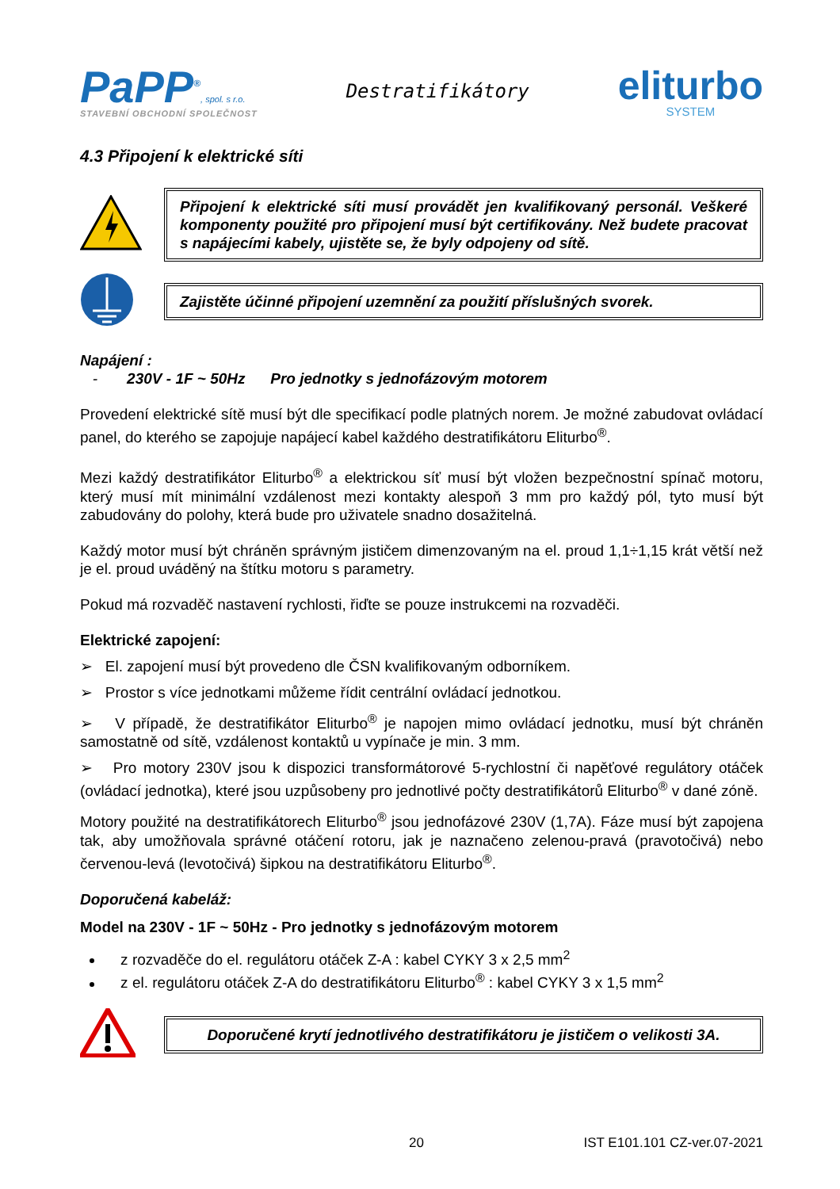PaPP<sup>®</sup>, spol. s r.o.
STAVEBNÍ OBCHODNÍ SPOLEČNOST
Destratifikátory
eliturbo
SYSTEM
4.3 Připojení k elektrické síti
Připojení k elektrické síti musí provádět jen kvalifikovaný personál. Veškeré komponenty použité pro připojení musí být certifikovány. Než budete pracovat s napájecími kabely, ujistěte se, že byly odpojeny od sítě.
Zajistěte účinné připojení uzemnění za použití příslušných svorek.
Napájení :
- 230V - 1F ~ 50Hz Pro jednotky s jednofázovým motorem
Provedení elektrické sítě musí být dle specifikací podle platných norem. Je možné zabudovat ovládací panel, do kterého se zapojuje napájecí kabel každého destratifikátoru Eliturbo<sup>®</sup>.
Mezi každý destratifikátor Eliturbo<sup>®</sup> a elektrickou síť musí být vložen bezpečnostní spínač motoru, který musí mít minimální vzdálenost mezi kontakty alespoň 3 mm pro každý pól, tyto musí být zabudovány do polohy, která bude pro uživatele snadno dosažitelná.
Každý motor musí být chráněn správným jističem dimenzovaným na el. proud 1,1÷1,15 krát větší než je el. proud uváděný na štítku motoru s parametry.
Pokud má rozvaděč nastavení rychlosti, řiďte se pouze instrukcemi na rozvaděči.
Elektrické zapojení:
➢ El. zapojení musí být provedeno dle ČSN kvalifikovaným odborníkem.
➢ Prostor s více jednotkami můžeme řídit centrální ovládací jednotkou.
➢ V případě, že destratifikátor Eliturbo<sup>®</sup> je napojen mimo ovládací jednotku, musí být chráněn samostatně od sítě, vzdálenost kontaktů u vypínače je min. 3 mm.
➢ Pro motory 230V jsou k dispozici transformátorové 5-rychlostní či napěťové regulátory otáček (ovládací jednotka), které jsou uzpůsobeny pro jednotlivé počty destratifikátorů Eliturbo<sup>®</sup> v dané zóně.
Motory použité na destratifikátorech Eliturbo<sup>®</sup> jsou jednofázové 230V (1,7A). Fáze musí být zapojena tak, aby umožňovala správné otáčení rotoru, jak je naznačeno zelenou-pravá (pravotočivá) nebo červenou-levá (levotočivá) šipkou na destratifikátoru Eliturbo<sup>®</sup>.
Doporučená kabeláž:
Model na 230V - 1F ~ 50Hz - Pro jednotky s jednofázovým motorem
z rozvaděče do el. regulátoru otáček Z-A : kabel CYKY 3 x 2,5 mm<sup>2</sup>
z el. regulátoru otáček Z-A do destratifikátoru Eliturbo<sup>®</sup> : kabel CYKY 3 x 1,5 mm<sup>2</sup>
Doporučené krytí jednotlivého destratifikátoru je jističem o velikosti 3A.
20 IST E101.101 CZ-ver.07-2021